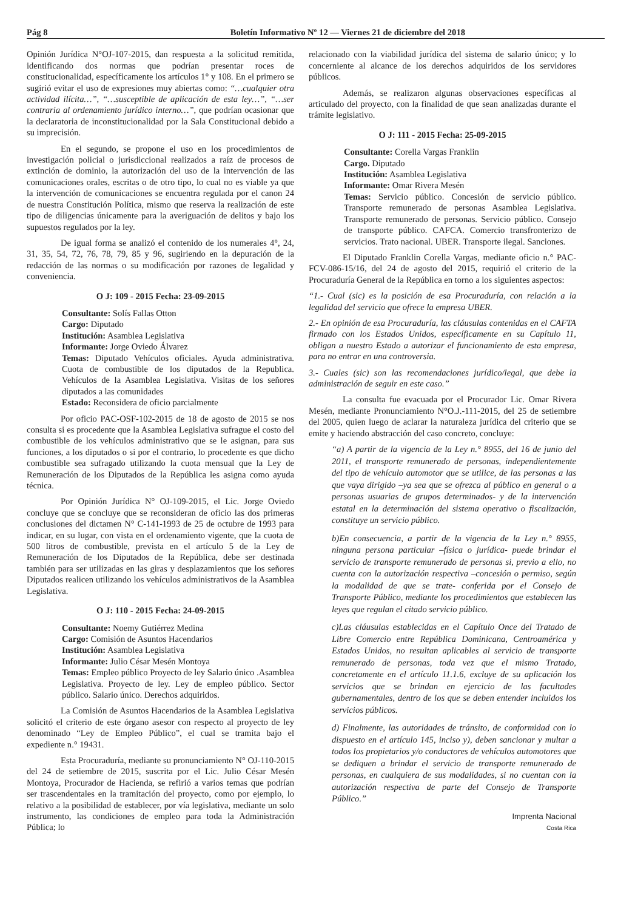Pág 8 Boletín Informativo Nº 12 — Viernes 21 de diciembre del 2018
Opinión Jurídica N°OJ-107-2015, dan respuesta a la solicitud remitida, identificando dos normas que podrían presentar roces de constitucionalidad, específicamente los artículos 1° y 108. En el primero se sugirió evitar el uso de expresiones muy abiertas como: “…cualquier otra actividad ilícita…”, “…susceptible de aplicación de esta ley…”, “…ser contraria al ordenamiento jurídico interno…”, que podrían ocasionar que la declaratoria de inconstitucionalidad por la Sala Constitucional debido a su imprecisión.
En el segundo, se propone el uso en los procedimientos de investigación policial o jurisdiccional realizados a raíz de procesos de extinción de dominio, la autorización del uso de la intervención de las comunicaciones orales, escritas o de otro tipo, lo cual no es viable ya que la intervención de comunicaciones se encuentra regulada por el canon 24 de nuestra Constitución Política, mismo que reserva la realización de este tipo de diligencias únicamente para la averiguación de delitos y bajo los supuestos regulados por la ley.
De igual forma se analizó el contenido de los numerales 4°, 24, 31, 35, 54, 72, 76, 78, 79, 85 y 96, sugiriendo en la depuración de la redacción de las normas o su modificación por razones de legalidad y conveniencia.
O J: 109 - 2015 Fecha: 23-09-2015
Consultante: Solís Fallas Otton
Cargo: Diputado
Institución: Asamblea Legislativa
Informante: Jorge Oviedo Álvarez
Temas: Diputado Vehículos oficiales. Ayuda administrativa. Cuota de combustible de los diputados de la Republica. Vehículos de la Asamblea Legislativa. Visitas de los señores diputados a las comunidades
Estado: Reconsidera de oficio parcialmente
Por oficio PAC-OSF-102-2015 de 18 de agosto de 2015 se nos consulta si es procedente que la Asamblea Legislativa sufrague el costo del combustible de los vehículos administrativo que se le asignan, para sus funciones, a los diputados o si por el contrario, lo procedente es que dicho combustible sea sufragado utilizando la cuota mensual que la Ley de Remuneración de los Diputados de la República les asigna como ayuda técnica.
Por Opinión Jurídica N° OJ-109-2015, el Lic. Jorge Oviedo concluye que se concluye que se reconsideran de oficio las dos primeras conclusiones del dictamen N° C-141-1993 de 25 de octubre de 1993 para indicar, en su lugar, con vista en el ordenamiento vigente, que la cuota de 500 litros de combustible, prevista en el artículo 5 de la Ley de Remuneración de los Diputados de la República, debe ser destinada también para ser utilizadas en las giras y desplazamientos que los señores Diputados realicen utilizando los vehículos administrativos de la Asamblea Legislativa.
O J: 110 - 2015 Fecha: 24-09-2015
Consultante: Noemy Gutiérrez Medina
Cargo: Comisión de Asuntos Hacendarios
Institución: Asamblea Legislativa
Informante: Julio César Mesén Montoya
Temas: Empleo público Proyecto de ley Salario único .Asamblea Legislativa. Proyecto de ley. Ley de empleo público. Sector público. Salario único. Derechos adquiridos.
La Comisión de Asuntos Hacendarios de la Asamblea Legislativa solicitó el criterio de este órgano asesor con respecto al proyecto de ley denominado “Ley de Empleo Público”, el cual se tramita bajo el expediente n.° 19431.
Esta Procuraduría, mediante su pronunciamiento N° OJ-110-2015 del 24 de setiembre de 2015, suscrita por el Lic. Julio César Mesén Montoya, Procurador de Hacienda, se refirió a varios temas que podrían ser trascendentales en la tramitación del proyecto, como por ejemplo, lo relativo a la posibilidad de establecer, por vía legislativa, mediante un solo instrumento, las condiciones de empleo para toda la Administración Pública; lo
relacionado con la viabilidad jurídica del sistema de salario único; y lo concerniente al alcance de los derechos adquiridos de los servidores públicos.
Además, se realizaron algunas observaciones específicas al articulado del proyecto, con la finalidad de que sean analizadas durante el trámite legislativo.
O J: 111 - 2015 Fecha: 25-09-2015
Consultante: Corella Vargas Franklin
Cargo. Diputado
Institución: Asamblea Legislativa
Informante: Omar Rivera Mesén
Temas: Servicio público. Concesión de servicio público. Transporte remunerado de personas Asamblea Legislativa. Transporte remunerado de personas. Servicio público. Consejo de transporte público. CAFCA. Comercio transfronterizo de servicios. Trato nacional. UBER. Transporte ilegal. Sanciones.
El Diputado Franklin Corella Vargas, mediante oficio n.° PAC-FCV-086-15/16, del 24 de agosto del 2015, requirió el criterio de la Procuraduría General de la República en torno a los siguientes aspectos:
“1.- Cual (sic) es la posición de esa Procuraduría, con relación a la legalidad del servicio que ofrece la empresa UBER.
2.- En opinión de esa Procuraduría, las cláusulas contenidas en el CAFTA firmado con los Estados Unidos, específicamente en su Capítulo 11, obligan a nuestro Estado a autorizar el funcionamiento de esta empresa, para no entrar en una controversia.
3.- Cuales (sic) son las recomendaciones jurídico/legal, que debe la administración de seguir en este caso.”
La consulta fue evacuada por el Procurador Lic. Omar Rivera Mesén, mediante Pronunciamiento N°O.J.-111-2015, del 25 de setiembre del 2005, quien luego de aclarar la naturaleza jurídica del criterio que se emite y haciendo abstracción del caso concreto, concluye:
“a) A partir de la vigencia de la Ley n.° 8955, del 16 de junio del 2011, el transporte remunerado de personas, independientemente del tipo de vehículo automotor que se utilice, de las personas a las que vaya dirigido –ya sea que se ofrezca al público en general o a personas usuarias de grupos determinados- y de la intervención estatal en la determinación del sistema operativo o fiscalización, constituye un servicio público.
b)En consecuencia, a partir de la vigencia de la Ley n.° 8955, ninguna persona particular –física o jurídica- puede brindar el servicio de transporte remunerado de personas si, previo a ello, no cuenta con la autorización respectiva –concesión o permiso, según la modalidad de que se trate- conferida por el Consejo de Transporte Público, mediante los procedimientos que establecen las leyes que regulan el citado servicio público.
c)Las cláusulas establecidas en el Capítulo Once del Tratado de Libre Comercio entre República Dominicana, Centroamérica y Estados Unidos, no resultan aplicables al servicio de transporte remunerado de personas, toda vez que el mismo Tratado, concretamente en el artículo 11.1.6, excluye de su aplicación los servicios que se brindan en ejercicio de las facultades gubernamentales, dentro de los que se deben entender incluidos los servicios públicos.
d) Finalmente, las autoridades de tránsito, de conformidad con lo dispuesto en el artículo 145, inciso y), deben sancionar y multar a todos los propietarios y/o conductores de vehículos automotores que se dediquen a brindar el servicio de transporte remunerado de personas, en cualquiera de sus modalidades, si no cuentan con la autorización respectiva de parte del Consejo de Transporte Público.”
Imprenta Nacional
Costa Rica